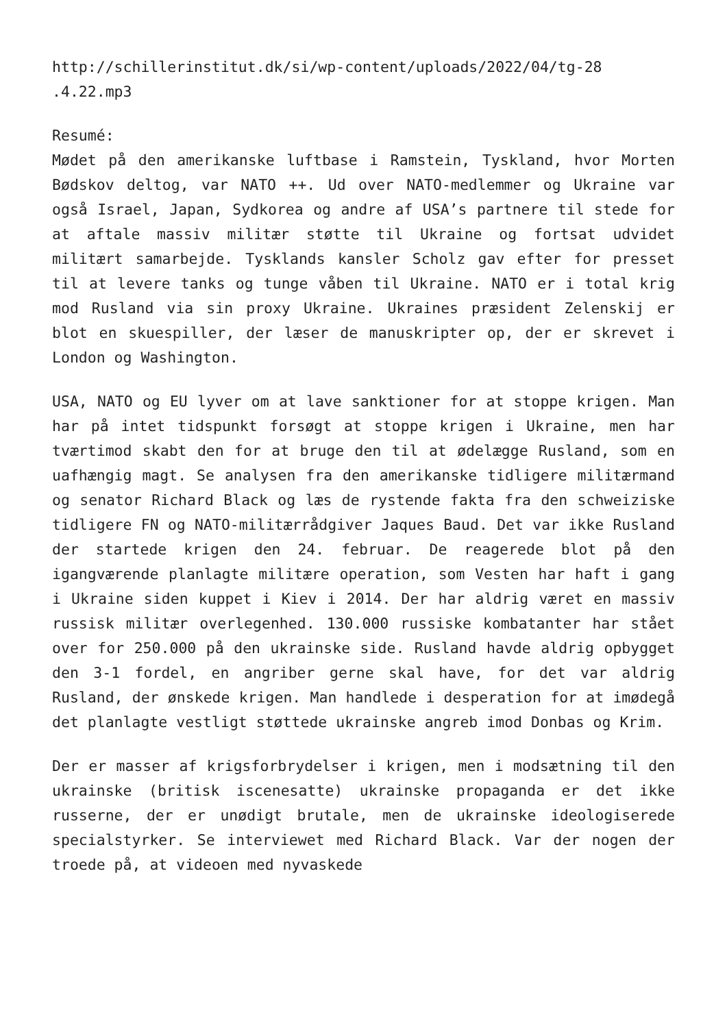http://schillerinstitut.dk/si/wp-content/uploads/2022/04/tg-28 .4.22.mp3
Resumé:
Mødet på den amerikanske luftbase i Ramstein, Tyskland, hvor Morten Bødskov deltog, var NATO ++. Ud over NATO-medlemmer og Ukraine var også Israel, Japan, Sydkorea og andre af USA’s partnere til stede for at aftale massiv militær støtte til Ukraine og fortsat udvidet militært samarbejde. Tysklands kansler Scholz gav efter for presset til at levere tanks og tunge våben til Ukraine. NATO er i total krig mod Rusland via sin proxy Ukraine. Ukraines præsident Zelenskij er blot en skuespiller, der læser de manuskripter op, der er skrevet i London og Washington.
USA, NATO og EU lyver om at lave sanktioner for at stoppe krigen. Man har på intet tidspunkt forsøgt at stoppe krigen i Ukraine, men har tværtimod skabt den for at bruge den til at ødelægge Rusland, som en uafhængig magt. Se analysen fra den amerikanske tidligere militærmand og senator Richard Black og læs de rystende fakta fra den schweiziske tidligere FN og NATO-militærrådgiver Jaques Baud. Det var ikke Rusland der startede krigen den 24. februar. De reagerede blot på den igangværende planlagte militære operation, som Vesten har haft i gang i Ukraine siden kuppet i Kiev i 2014. Der har aldrig været en massiv russisk militær overlegenhed. 130.000 russiske kombatanter har stået over for 250.000 på den ukrainske side. Rusland havde aldrig opbygget den 3-1 fordel, en angriber gerne skal have, for det var aldrig Rusland, der ønskede krigen. Man handlede i desperation for at imødegå det planlagte vestligt støttede ukrainske angreb imod Donbas og Krim.
Der er masser af krigsforbrydelser i krigen, men i modsætning til den ukrainske (britisk iscenesatte) ukrainske propaganda er det ikke russerne, der er unødigt brutale, men de ukrainske ideologiserede specialstyrker. Se interviewet med Richard Black. Var der nogen der troede på, at videoen med nyvaskede